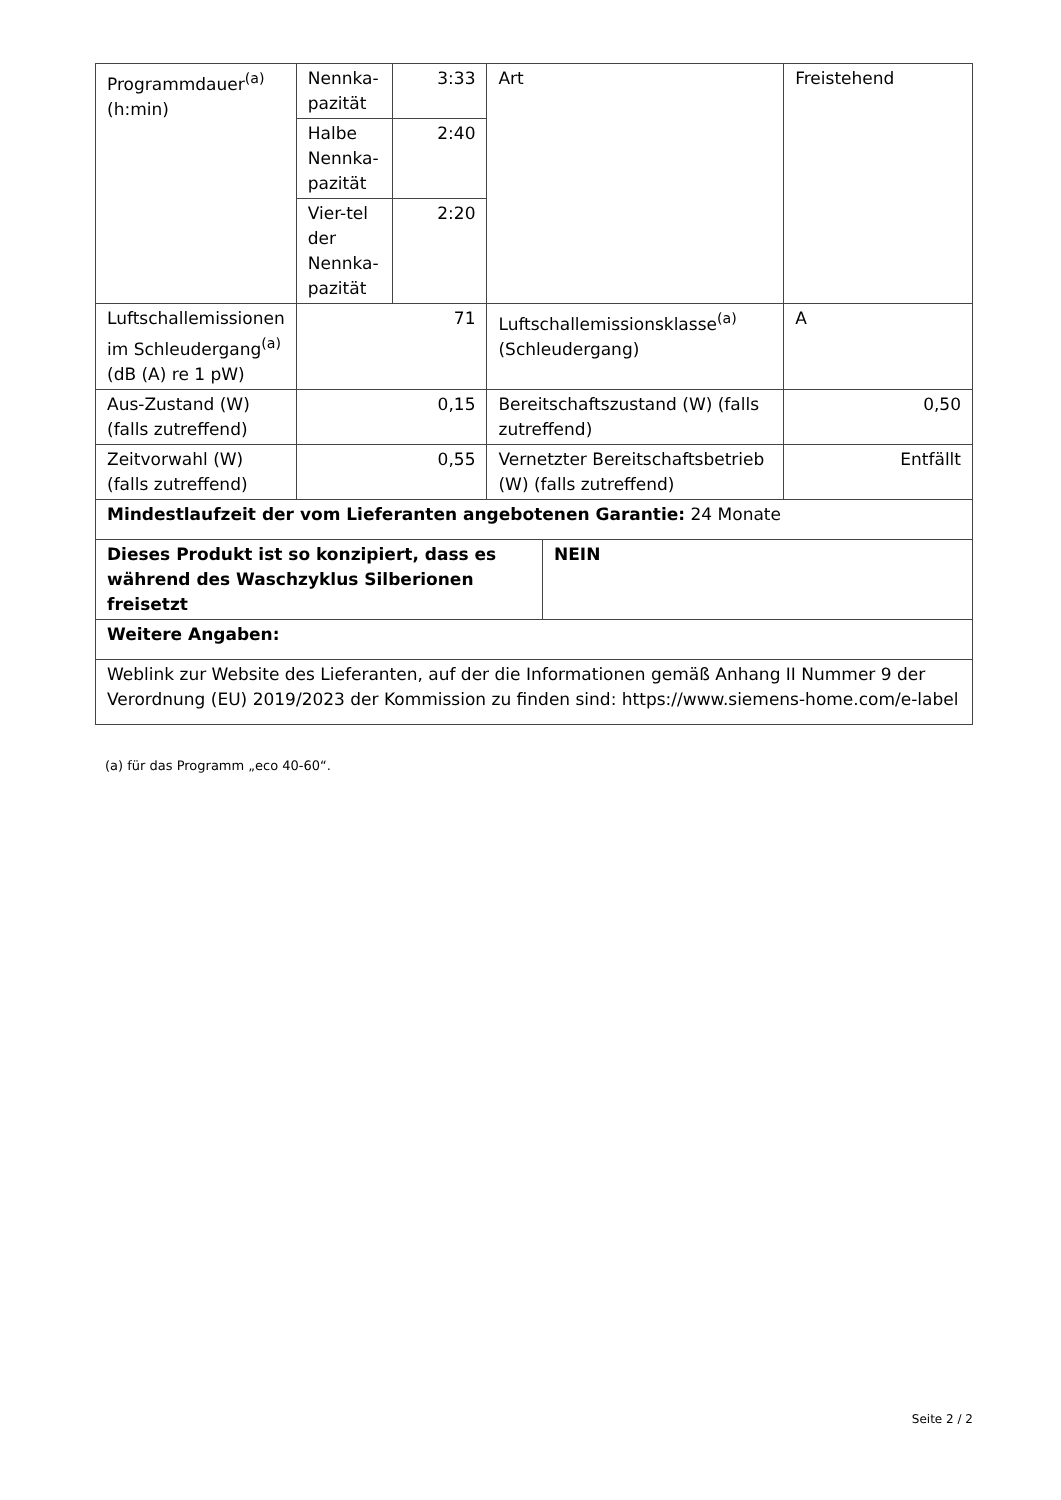| Programmdauer<sup>(a)</sup> (h:min) | Nennka-pazität | 3:33 | Art | | Freistehend |
| | Halbe Nennka-pazität | 2:40 | | | |
| | Vier-tel der Nennka-pazität | 2:20 | | | |
| Luftschallemissionen im Schleudergang<sup>(a)</sup> (dB (A) re 1 pW) | 71 | | Luftschallemissionsklasse<sup>(a)</sup> (Schleudergang) | | A |
| Aus-Zustand (W) (falls zutreffend) | 0,15 | | Bereitschaftszustand (W) (falls zutreffend) | | 0,50 |
| Zeitvorwahl (W) (falls zutreffend) | 0,55 | | Vernetzter Bereitschaftsbetrieb (W) (falls zutreffend) | | Entfällt |
| Mindestlaufzeit der vom Lieferanten angebotenen Garantie: 24 Monate | | | | | |
| Dieses Produkt ist so konzipiert, dass es während des Waschzyklus Silberionen freisetzt | | | | NEIN | |
| Weitere Angaben: | | | | | |
| Weblink zur Website des Lieferanten, auf der die Informationen gemäß Anhang II Nummer 9 der Verordnung (EU) 2019/2023 der Kommission zu finden sind: https://www.siemens-home.com/e-label | | | | | |
(a) für das Programm „eco 40-60“.
Seite 2 / 2